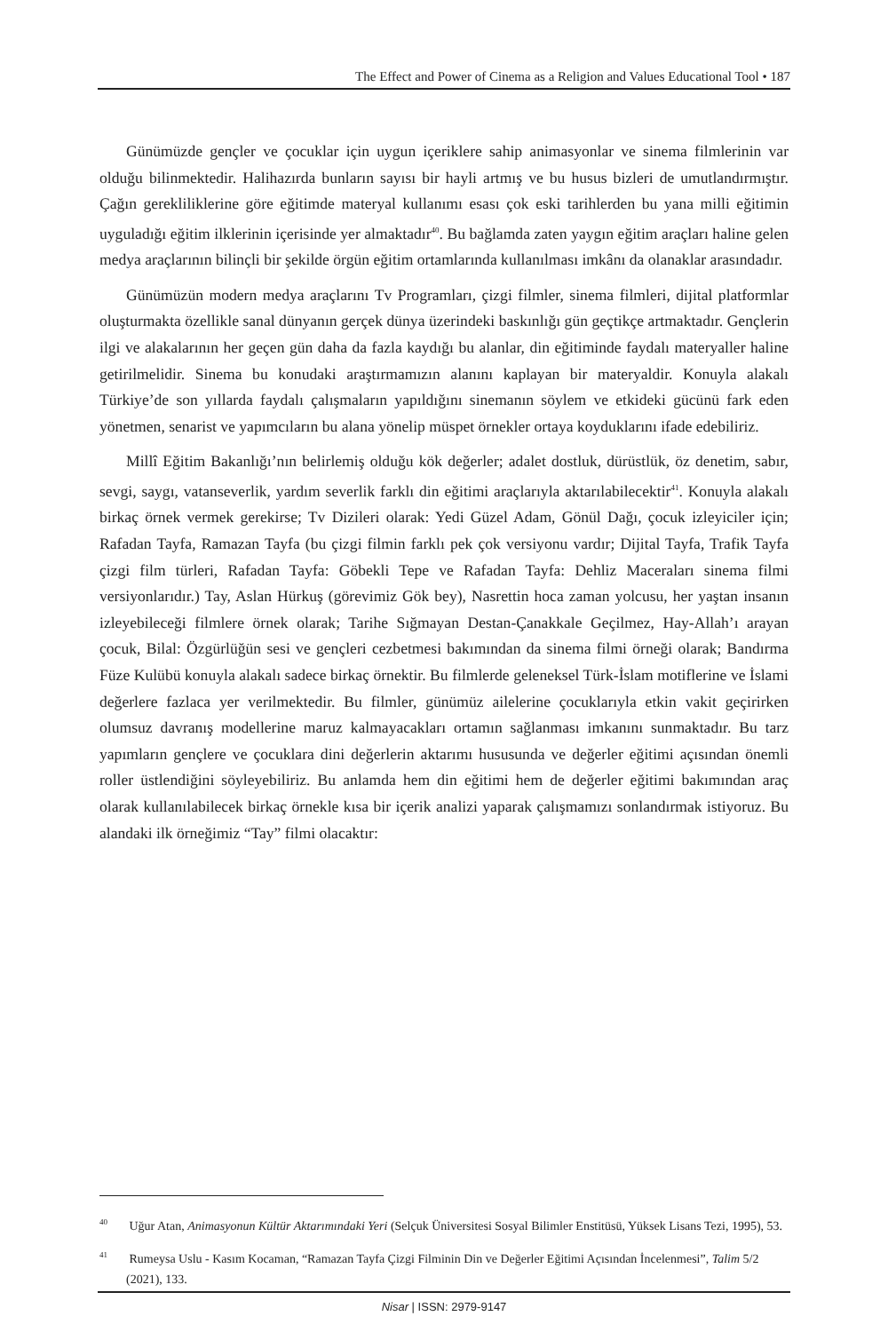The Effect and Power of Cinema as a Religion and Values Educational Tool • 187
Günümüzde gençler ve çocuklar için uygun içeriklere sahip animasyonlar ve sinema filmlerinin var olduğu bilinmektedir. Halihazırda bunların sayısı bir hayli artmış ve bu husus bizleri de umutlandırmıştır. Çağın gerekliliklerine göre eğitimde materyal kullanımı esası çok eski tarihlerden bu yana milli eğitimin uyguladığı eğitim ilklerinin içerisinde yer almaktadır<sup>40</sup>. Bu bağlamda zaten yaygın eğitim araçları haline gelen medya araçlarının bilinçli bir şekilde örgün eğitim ortamlarında kullanılması imkânı da olanaklar arasındadır.
Günümüzün modern medya araçlarını Tv Programları, çizgi filmler, sinema filmleri, dijital platformlar oluşturmakta özellikle sanal dünyanın gerçek dünya üzerindeki baskınlığı gün geçtikçe artmaktadır. Gençlerin ilgi ve alakalarının her geçen gün daha da fazla kaydığı bu alanlar, din eğitiminde faydalı materyaller haline getirilmelidir. Sinema bu konudaki araştırmamızın alanını kaplayan bir materyaldir. Konuyla alakalı Türkiye’de son yıllarda faydalı çalışmaların yapıldığını sinemanın söylem ve etkideki gücünü fark eden yönetmen, senarist ve yapımcıların bu alana yönelip müspet örnekler ortaya koyduklarını ifade edebiliriz.
Millî Eğitim Bakanlığı’nın belirlemiş olduğu kök değerler; adalet dostluk, dürüstlük, öz denetim, sabır, sevgi, saygı, vatanseverlik, yardım severlik farklı din eğitimi araçlarıyla aktarılabilecektir<sup>41</sup>. Konuyla alakalı birkaç örnek vermek gerekirse; Tv Dizileri olarak: Yedi Güzel Adam, Gönül Dağı, çocuk izleyiciler için; Rafadan Tayfa, Ramazan Tayfa (bu çizgi filmin farklı pek çok versiyonu vardır; Dijital Tayfa, Trafik Tayfa çizgi film türleri, Rafadan Tayfa: Göbekli Tepe ve Rafadan Tayfa: Dehliz Maceraları sinema filmi versiyonlarıdır.) Tay, Aslan Hürkuş (görevimiz Gök bey), Nasrettin hoca zaman yolcusu, her yaştan insanın izleyebileceği filmlere örnek olarak; Tarihe Sığmayan Destan-Çanakkale Geçilmez, Hay-Allah’ı arayan çocuk, Bilal: Özgürlüğün sesi ve gençleri cezbetmesi bakımından da sinema filmi örneği olarak; Bandırma Füze Kulübü konuyla alakalı sadece birkaç örnektir. Bu filmlerde geleneksel Türk-İslam motiflerine ve İslami değerlere fazlaca yer verilmektedir. Bu filmler, günümüz ailelerine çocuklarıyla etkin vakit geçirirken olumsuz davranış modellerine maruz kalmayacakları ortamın sağlanması imkanını sunmaktadır. Bu tarz yapımların gençlere ve çocuklara dini değerlerin aktarımı hususunda ve değerler eğitimi açısından önemli roller üstlendiğini söyleyebiliriz. Bu anlamda hem din eğitimi hem de değerler eğitimi bakımından araç olarak kullanılabilecek birkaç örnekle kısa bir içerik analizi yaparak çalışmamızı sonlandırmak istiyoruz. Bu alandaki ilk örneğimiz “Tay” filmi olacaktır:
<sup>40</sup> Uğur Atan, Animasyonun Kültür Aktarımındaki Yeri (Selçuk Üniversitesi Sosyal Bilimler Enstitüsü, Yüksek Lisans Tezi, 1995), 53.
<sup>41</sup> Rumeysa Uslu - Kasım Kocaman, “Ramazan Tayfa Çizgi Filminin Din ve Değerler Eğitimi Açısından İncelenmesi”, Talim 5/2 (2021), 133.
Nisar | ISSN: 2979-9147